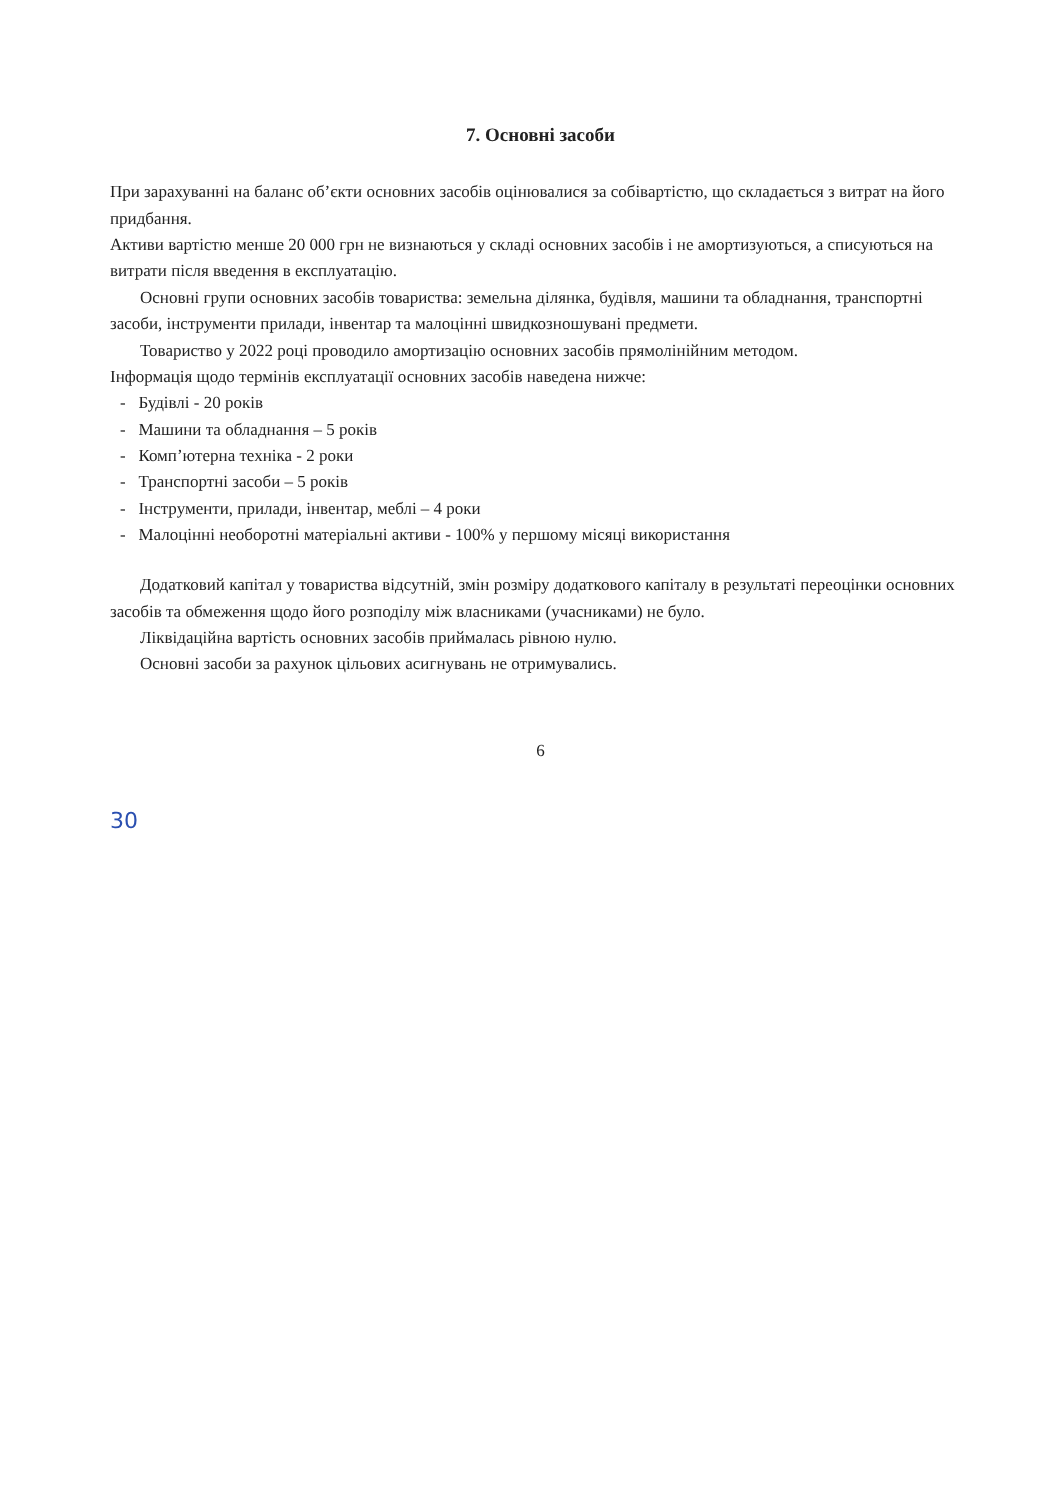7. Основні засоби
При зарахуванні на баланс об’єкти основних засобів оцінювалися за собівартістю, що складається з витрат на його придбання.
Активи вартістю менше 20 000 грн не визнаються у складі основних засобів і не амортизуються, а списуються на витрати після введення в експлуатацію.
Основні групи основних засобів товариства: земельна ділянка, будівля, машини та обладнання, транспортні засоби, інструменти прилади, інвентар та малоцінні швидкозношувані предмети.
Товариство у 2022 році проводило амортизацію основних засобів прямолінійним методом.
Інформація щодо термінів експлуатації основних засобів наведена нижче:
- Будівлі - 20 років
- Машини та обладнання – 5 років
- Комп’ютерна техніка - 2 роки
- Транспортні засоби – 5 років
- Інструменти, прилади, інвентар, меблі – 4 роки
- Малоцінні необоротні матеріальні активи - 100% у першому місяці використання
Додатковий капітал у товариства відсутній, змін розміру додаткового капіталу в результаті переоцінки основних засобів та обмеження щодо його розподілу між власниками (учасниками) не було.
Ліквідаційна вартість основних засобів приймалась рівною нулю.
Основні засоби за рахунок цільових асигнувань не отримувались.
6
30